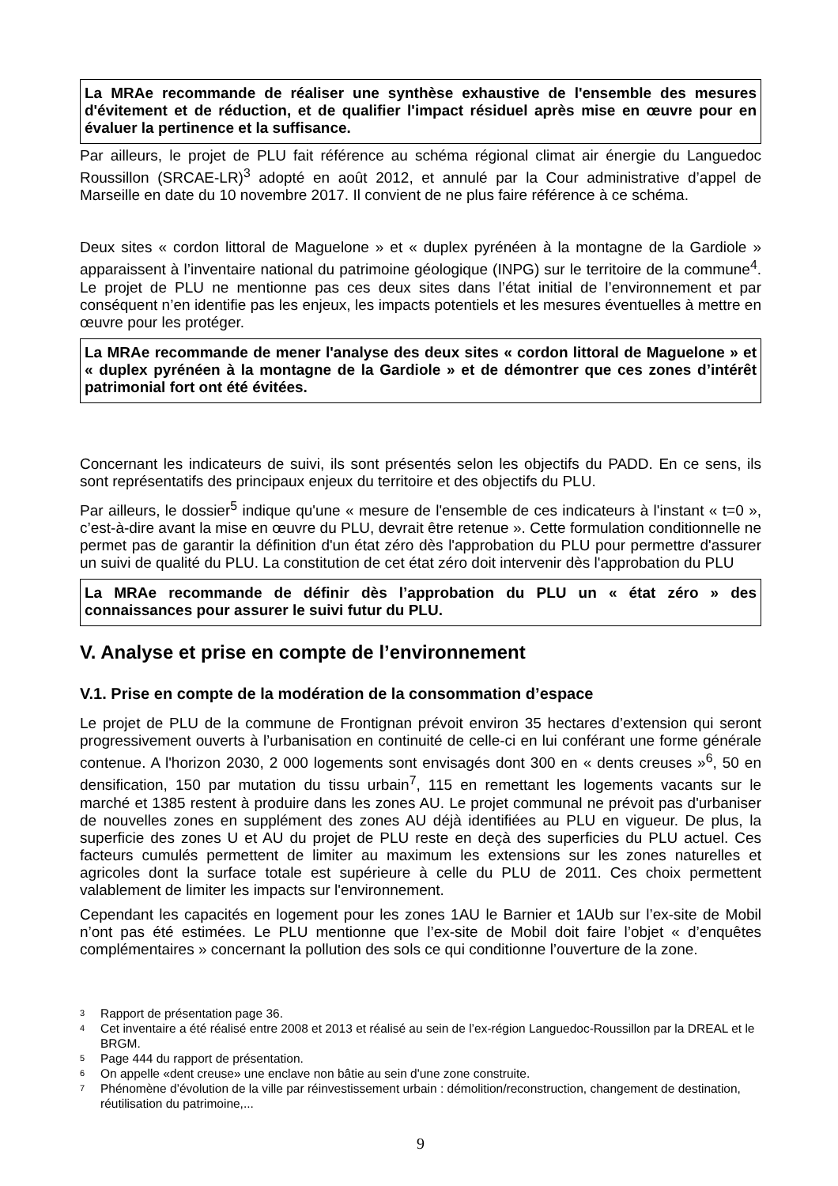La MRAe recommande de réaliser une synthèse exhaustive de l'ensemble des mesures d'évitement et de réduction, et de qualifier l'impact résiduel après mise en œuvre pour en évaluer la pertinence et la suffisance.
Par ailleurs, le projet de PLU fait référence au schéma régional climat air énergie du Languedoc Roussillon (SRCAE-LR)<sup>3</sup> adopté en août 2012, et annulé par la Cour administrative d’appel de Marseille en date du 10 novembre 2017. Il convient de ne plus faire référence à ce schéma.
Deux sites « cordon littoral de Maguelone » et « duplex pyrénéen à la montagne de la Gardiole » apparaissent à l’inventaire national du patrimoine géologique (INPG) sur le territoire de la commune<sup>4</sup>. Le projet de PLU ne mentionne pas ces deux sites dans l’état initial de l’environnement et par conséquent n’en identifie pas les enjeux, les impacts potentiels et les mesures éventuelles à mettre en œuvre pour les protéger.
La MRAe recommande de mener l'analyse des deux sites « cordon littoral de Maguelone » et « duplex pyrénéen à la montagne de la Gardiole » et de démontrer que ces zones d’intérêt patrimonial fort ont été évitées.
Concernant les indicateurs de suivi, ils sont présentés selon les objectifs du PADD. En ce sens, ils sont représentatifs des principaux enjeux du territoire et des objectifs du PLU.
Par ailleurs, le dossier<sup>5</sup> indique qu'une « mesure de l'ensemble de ces indicateurs à l'instant « t=0 », c’est-à-dire avant la mise en œuvre du PLU, devrait être retenue ». Cette formulation conditionnelle ne permet pas de garantir la définition d'un état zéro dès l'approbation du PLU pour permettre d'assurer un suivi de qualité du PLU. La constitution de cet état zéro doit intervenir dès l'approbation du PLU
La MRAe recommande de définir dès l’approbation du PLU un « état zéro » des connaissances pour assurer le suivi futur du PLU.
V. Analyse et prise en compte de l’environnement
V.1. Prise en compte de la modération de la consommation d’espace
Le projet de PLU de la commune de Frontignan prévoit environ 35 hectares d’extension qui seront progressivement ouverts à l’urbanisation en continuité de celle-ci en lui conférant une forme générale contenue. A l'horizon 2030, 2 000 logements sont envisagés dont 300 en « dents creuses »<sup>6</sup>, 50 en densification, 150 par mutation du tissu urbain<sup>7</sup>, 115 en remettant les logements vacants sur le marché et 1385 restent à produire dans les zones AU. Le projet communal ne prévoit pas d'urbaniser de nouvelles zones en supplément des zones AU déjà identifiées au PLU en vigueur. De plus, la superficie des zones U et AU du projet de PLU reste en deçà des superficies du PLU actuel. Ces facteurs cumulés permettent de limiter au maximum les extensions sur les zones naturelles et agricoles dont la surface totale est supérieure à celle du PLU de 2011. Ces choix permettent valablement de limiter les impacts sur l'environnement.
Cependant les capacités en logement pour les zones 1AU le Barnier et 1AUb sur l’ex-site de Mobil n’ont pas été estimées. Le PLU mentionne que l’ex-site de Mobil doit faire l’objet « d’enquêtes complémentaires » concernant la pollution des sols ce qui conditionne l’ouverture de la zone.
3 Rapport de présentation page 36.
4 Cet inventaire a été réalisé entre 2008 et 2013 et réalisé au sein de l’ex-région Languedoc-Roussillon par la DREAL et le BRGM.
5 Page 444 du rapport de présentation.
6 On appelle «dent creuse» une enclave non bâtie au sein d'une zone construite.
7 Phénomène d’évolution de la ville par réinvestissement urbain : démolition/reconstruction, changement de destination, réutilisation du patrimoine,...
9